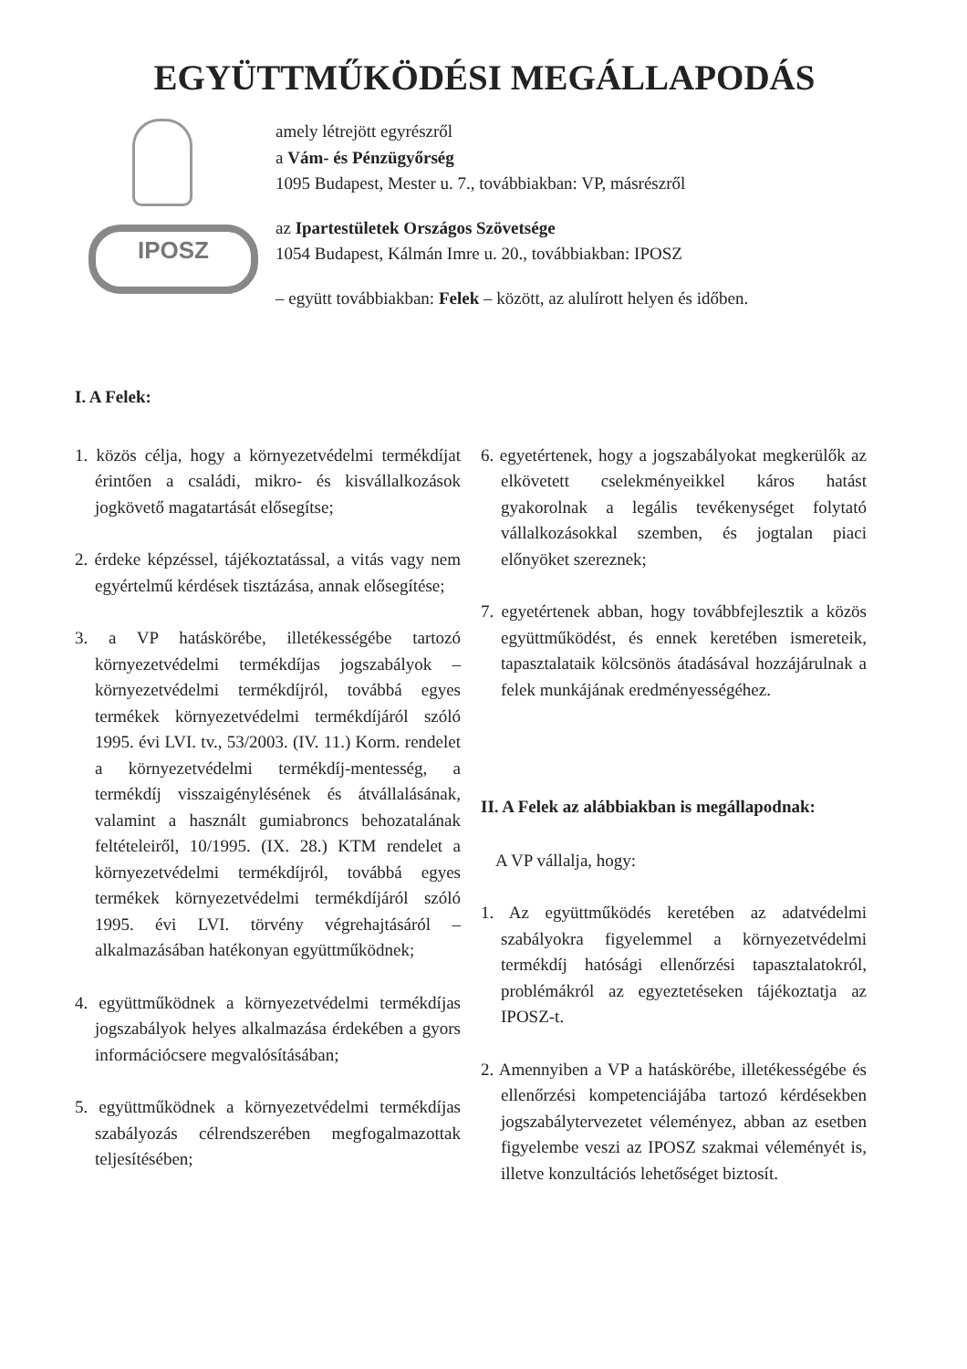EGYÜTTMŰKÖDÉSI MEGÁLLAPODÁS
IPOSZ
amely létrejött egyrészről
a Vám- és Pénzügyőrség
1095 Budapest, Mester u. 7., továbbiakban: VP, másrészről
az Ipartestületek Országos Szövetsége
1054 Budapest, Kálmán Imre u. 20., továbbiakban: IPOSZ
– együtt továbbiakban: Felek – között, az alulírott helyen és időben.
I. A Felek:
1. közös célja, hogy a környezetvédelmi termékdíjat érintően a családi, mikro- és kisvállalkozások jogkövető magatartását elősegítse;
2. érdeke képzéssel, tájékoztatással, a vitás vagy nem egyértelmű kérdések tisztázása, annak elősegítése;
3. a VP hatáskörébe, illetékességébe tartozó környezetvédelmi termékdíjas jogszabályok – környezetvédelmi termékdíjról, továbbá egyes termékek környezetvédelmi termékdíjáról szóló 1995. évi LVI. tv., 53/2003. (IV. 11.) Korm. rendelet a környezetvédelmi termékdíj-mentesség, a termékdíj visszaigénylésének és átvállalásának, valamint a használt gumiabroncs behozatalának feltételeiről, 10/1995. (IX. 28.) KTM rendelet a környezetvédelmi termékdíjról, továbbá egyes termékek környezetvédelmi termékdíjáról szóló 1995. évi LVI. törvény végrehajtásáról – alkalmazásában hatékonyan együttműködnek;
4. együttműködnek a környezetvédelmi termékdíjas jogszabályok helyes alkalmazása érdekében a gyors információcsere megvalósításában;
5. együttműködnek a környezetvédelmi termékdíjas szabályozás célrendszerében megfogalmazottak teljesítésében;
6. egyetértenek, hogy a jogszabályokat megkerülők az elkövetett cselekményeikkel káros hatást gyakorolnak a legális tevékenységet folytató vállalkozásokkal szemben, és jogtalan piaci előnyöket szereznek;
7. egyetértenek abban, hogy továbbfejlesztik a közös együttműködést, és ennek keretében ismereteik, tapasztalataik kölcsönös átadásával hozzájárulnak a felek munkájának eredményességéhez.
II. A Felek az alábbiakban is megállapodnak:
A VP vállalja, hogy:
1. Az együttműködés keretében az adatvédelmi szabályokra figyelemmel a környezetvédelmi termékdíj hatósági ellenőrzési tapasztalatokról, problémákról az egyeztetéseken tájékoztatja az IPOSZ-t.
2. Amennyiben a VP a hatáskörébe, illetékességébe és ellenőrzési kompetenciájába tartozó kérdésekben jogszabálytervezetet véleményez, abban az esetben figyelembe veszi az IPOSZ szakmai véleményét is, illetve konzultációs lehetőséget biztosít.